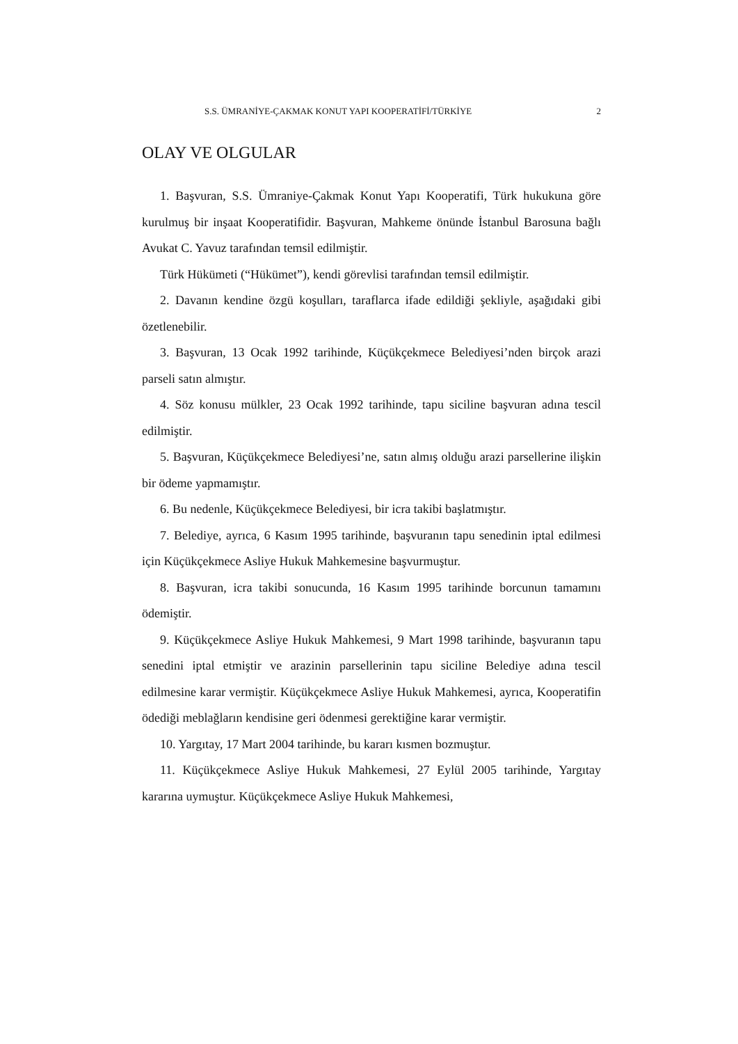S.S. ÜMRANİYE-ÇAKMAK KONUT YAPI KOOPERATİFİ/TÜRKİYE 2
OLAY VE OLGULAR
1. Başvuran, S.S. Ümraniye-Çakmak Konut Yapı Kooperatifi, Türk hukukuna göre kurulmuş bir inşaat Kooperatifidir. Başvuran, Mahkeme önünde İstanbul Barosuna bağlı Avukat C. Yavuz tarafından temsil edilmiştir.
Türk Hükümeti (“Hükümet”), kendi görevlisi tarafından temsil edilmiştir.
2. Davanın kendine özgü koşulları, taraflarca ifade edildiği şekliyle, aşağıdaki gibi özetlenebilir.
3. Başvuran, 13 Ocak 1992 tarihinde, Küçükçekmece Belediyesi’nden birçok arazi parseli satın almıştır.
4. Söz konusu mülkler, 23 Ocak 1992 tarihinde, tapu siciline başvuran adına tescil edilmiştir.
5. Başvuran, Küçükçekmece Belediyesi’ne, satın almış olduğu arazi parsellerine ilişkin bir ödeme yapmamıştır.
6. Bu nedenle, Küçükçekmece Belediyesi, bir icra takibi başlatmıştır.
7. Belediye, ayrıca, 6 Kasım 1995 tarihinde, başvuranın tapu senedinin iptal edilmesi için Küçükçekmece Asliye Hukuk Mahkemesine başvurmuştur.
8. Başvuran, icra takibi sonucunda, 16 Kasım 1995 tarihinde borcunun tamamını ödemiştir.
9. Küçükçekmece Asliye Hukuk Mahkemesi, 9 Mart 1998 tarihinde, başvuranın tapu senedini iptal etmiştir ve arazinin parsellerinin tapu siciline Belediye adına tescil edilmesine karar vermiştir. Küçükçekmece Asliye Hukuk Mahkemesi, ayrıca, Kooperatifin ödediği meblağların kendisine geri ödenmesi gerektiğine karar vermiştir.
10. Yargıtay, 17 Mart 2004 tarihinde, bu kararı kısmen bozmuştur.
11. Küçükçekmece Asliye Hukuk Mahkemesi, 27 Eylül 2005 tarihinde, Yargıtay kararına uymuştur. Küçükçekmece Asliye Hukuk Mahkemesi,